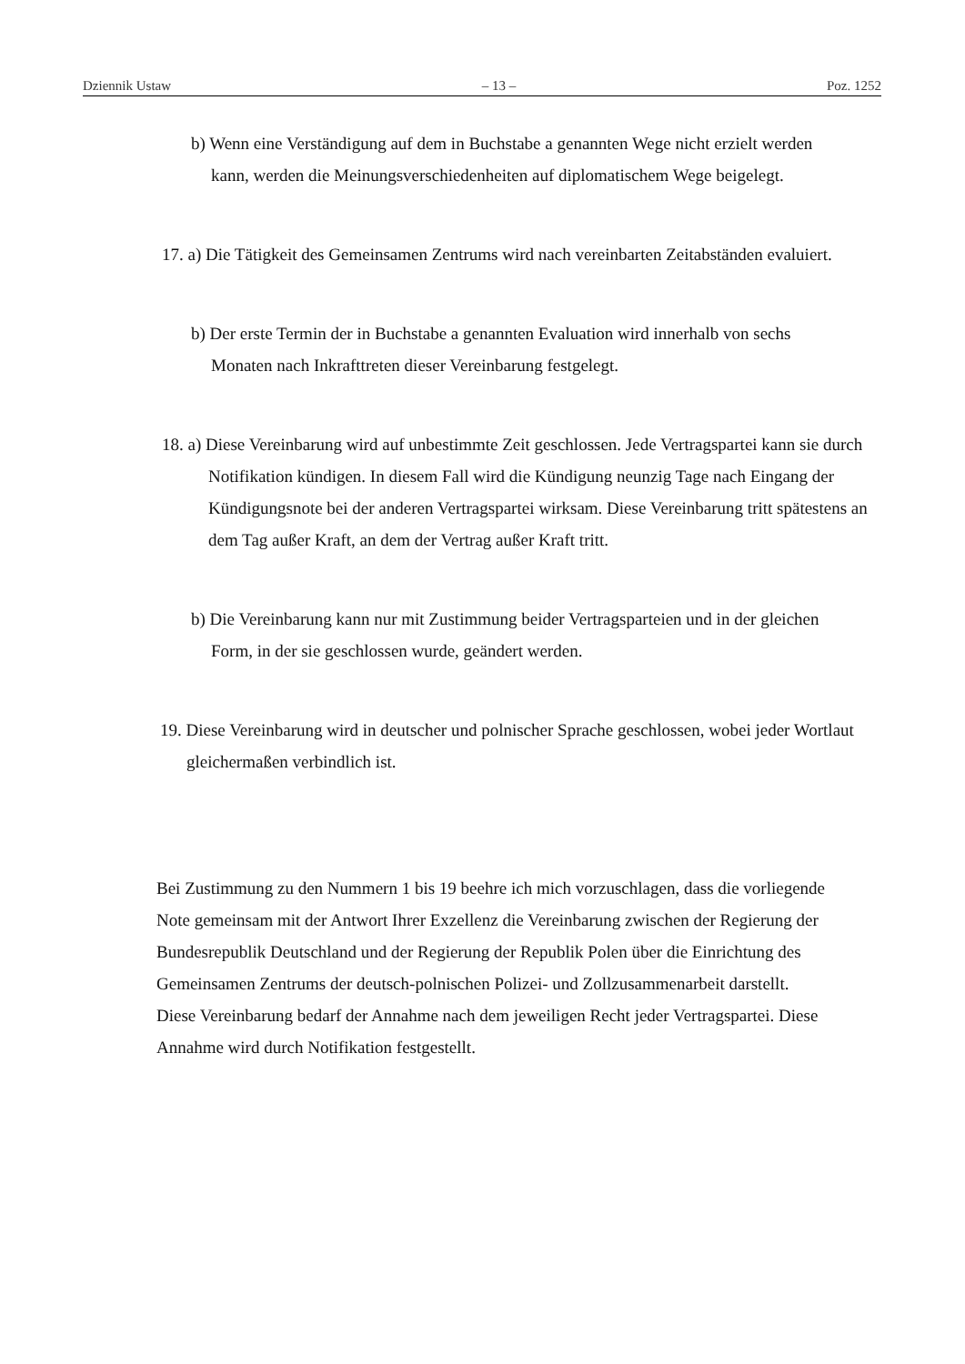Dziennik Ustaw – 13 – Poz. 1252
b) Wenn eine Verständigung auf dem in Buchstabe a genannten Wege nicht erzielt werden kann, werden die Meinungsverschiedenheiten auf diplomatischem Wege beigelegt.
17. a) Die Tätigkeit des Gemeinsamen Zentrums wird nach vereinbarten Zeitabständen evaluiert.
b) Der erste Termin der in Buchstabe a genannten Evaluation wird innerhalb von sechs Monaten nach Inkrafttreten dieser Vereinbarung festgelegt.
18. a) Diese Vereinbarung wird auf unbestimmte Zeit geschlossen. Jede Vertragspartei kann sie durch Notifikation kündigen. In diesem Fall wird die Kündigung neunzig Tage nach Eingang der Kündigungsnote bei der anderen Vertragspartei wirksam. Diese Vereinbarung tritt spätestens an dem Tag außer Kraft, an dem der Vertrag außer Kraft tritt.
b) Die Vereinbarung kann nur mit Zustimmung beider Vertragsparteien und in der gleichen Form, in der sie geschlossen wurde, geändert werden.
19. Diese Vereinbarung wird in deutscher und polnischer Sprache geschlossen, wobei jeder Wortlaut gleichermaßen verbindlich ist.
Bei Zustimmung zu den Nummern 1 bis 19 beehre ich mich vorzuschlagen, dass die vorliegende Note gemeinsam mit der Antwort Ihrer Exzellenz die Vereinbarung zwischen der Regierung der Bundesrepublik Deutschland und der Regierung der Republik Polen über die Einrichtung des Gemeinsamen Zentrums der deutsch-polnischen Polizei- und Zollzusammenarbeit darstellt. Diese Vereinbarung bedarf der Annahme nach dem jeweiligen Recht jeder Vertragspartei. Diese Annahme wird durch Notifikation festgestellt.